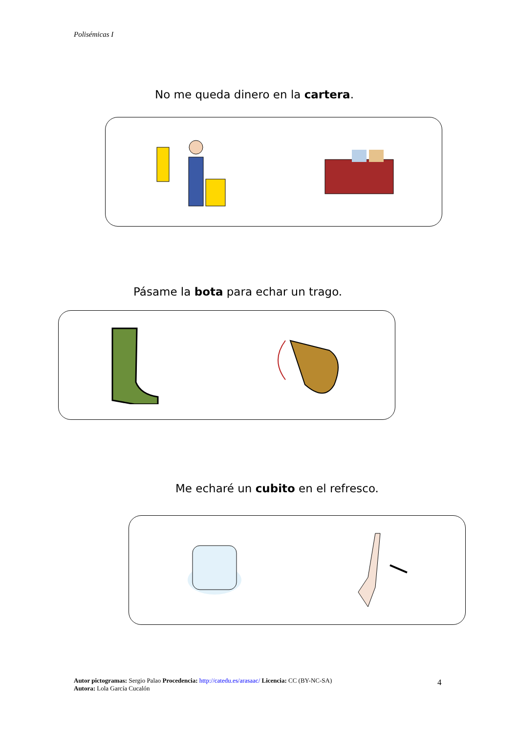Polisémicas I
No me queda dinero en la cartera.
Pásame la bota para echar un trago.
Me echaré un cubito en el refresco.
Autor pictogramas: Sergio Palao Procedencia: http://catedu.es/arasaac/ Licencia: CC (BY-NC-SA)
Autora: Lola García Cucalón
4